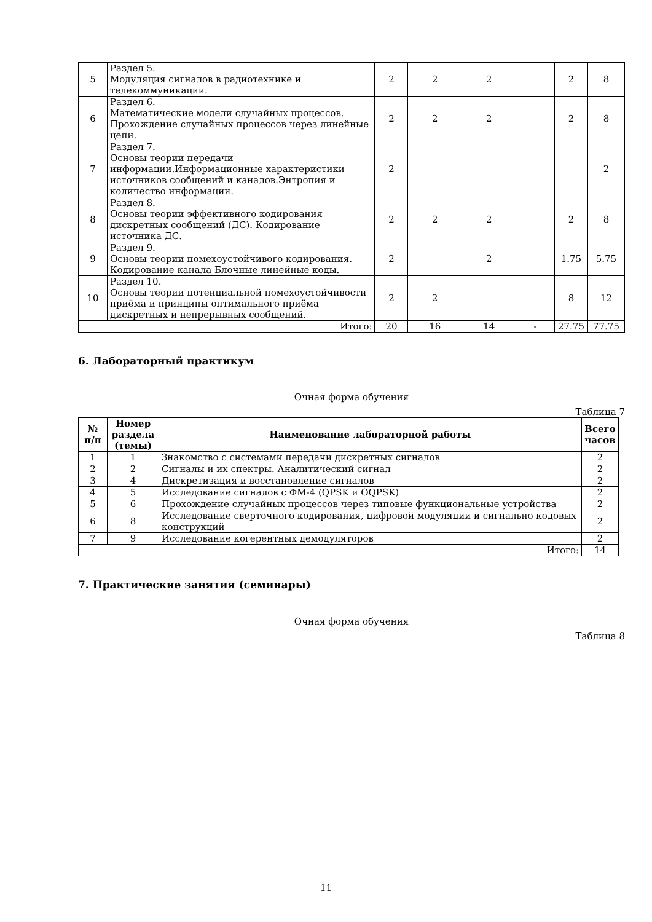| 5 | Раздел 5. Модуляция сигналов в радиотехнике и телекоммуникации. | 2 | 2 | 2 | | 2 | 8 |
| 6 | Раздел 6. Математические модели случайных процессов. Прохождение случайных процессов через линейные цепи. | 2 | 2 | 2 | | 2 | 8 |
| 7 | Раздел 7. Основы теории передачи информации.Информационные характеристики источников сообщений и каналов.Энтропия и количество информации. | 2 | | | | | 2 |
| 8 | Раздел 8. Основы теории эффективного кодирования дискретных сообщений (ДС). Кодирование источника ДС. | 2 | 2 | 2 | | 2 | 8 |
| 9 | Раздел 9. Основы теории помехоустойчивого кодирования. Кодирование канала Блочные линейные коды. | 2 | | 2 | | 1.75 | 5.75 |
| 10 | Раздел 10. Основы теории потенциальной помехоустойчивости приёма и принципы оптимального приёма дискретных и непрерывных сообщений. | 2 | 2 | | | 8 | 12 |
| Итого: | | 20 | 16 | 14 | - | 27.75 | 77.75 |
6. Лабораторный практикум
Очная форма обучения
Таблица 7
| № п/п | Номер раздела (темы) | Наименование лабораторной работы | Всего часов |
| --- | --- | --- | --- |
| 1 | 1 | Знакомство с системами передачи дискретных сигналов | 2 |
| 2 | 2 | Сигналы и их спектры. Аналитический сигнал | 2 |
| 3 | 4 | Дискретизация и восстановление сигналов | 2 |
| 4 | 5 | Исследование сигналов с ФМ-4 (QPSK и OQPSK) | 2 |
| 5 | 6 | Прохождение случайных процессов через типовые функциональные устройства | 2 |
| 6 | 8 | Исследование сверточного кодирования, цифровой модуляции и сигнально кодовых конструкций | 2 |
| 7 | 9 | Исследование когерентных демодуляторов | 2 |
| Итого: | | | 14 |
7. Практические занятия (семинары)
Очная форма обучения
Таблица 8
11